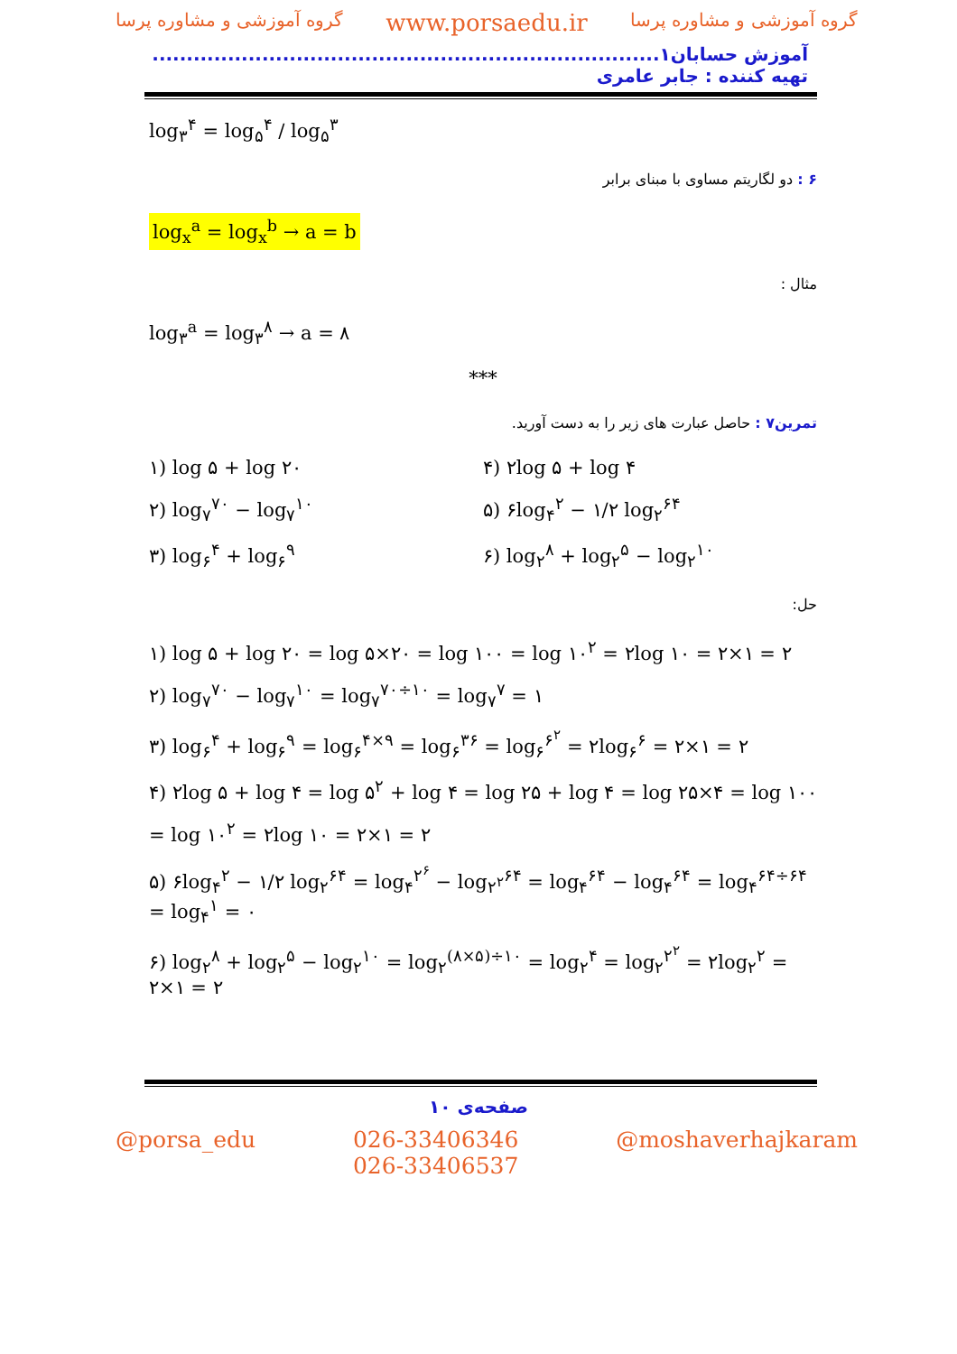گروه آموزشی و مشاوره پرسا www.porsaedu.ir گروه آموزشی و مشاوره پرسا
آموزش حسابان۱.......................................................................... تهیه کننده : جابر عامری
log<sub>۳</sub><sup>۴</sup> = log<sub>۵</sub><sup>۴</sup> / log<sub>۵</sub><sup>۳</sup>
۶ : دو لگاریتم مساوی با مبنای برابر
log<sub>x</sub><sup>a</sup> = log<sub>x</sub><sup>b</sup> → a = b
مثال :
log<sub>۳</sub><sup>a</sup> = log<sub>۳</sub><sup>۸</sup> → a = ۸
***
تمرین۷ : حاصل عبارت های زیر را به دست آورید.
۱) log ۵ + log ۲۰ ۴) ۲log ۵ + log ۴
۲) log<sub>۷</sub><sup>۷۰</sup> − log<sub>۷</sub><sup>۱۰</sup> ۵) ۶log<sub>۴</sub><sup>۲</sup> − ۱/۲ log<sub>۲</sub><sup>۶۴</sup>
۳) log<sub>۶</sub><sup>۴</sup> + log<sub>۶</sub><sup>۹</sup> ۶) log<sub>۲</sub><sup>۸</sup> + log<sub>۲</sub><sup>۵</sup> − log<sub>۲</sub><sup>۱۰</sup>
حل:
۱) log ۵ + log ۲۰ = log ۵×۲۰ = log ۱۰۰ = log ۱۰<sup>۲</sup> = ۲log ۱۰ = ۲×۱ = ۲
۲) log<sub>۷</sub><sup>۷۰</sup> − log<sub>۷</sub><sup>۱۰</sup> = log<sub>۷</sub><sup>۷۰÷۱۰</sup> = log<sub>۷</sub><sup>۷</sup> = ۱
۳) log<sub>۶</sub><sup>۴</sup> + log<sub>۶</sub><sup>۹</sup> = log<sub>۶</sub><sup>۴×۹</sup> = log<sub>۶</sub><sup>۳۶</sup> = log<sub>۶</sub><sup>۶<sup>۲</sup></sup> = ۲log<sub>۶</sub><sup>۶</sup> = ۲×۱ = ۲
۴) ۲log ۵ + log ۴ = log ۵<sup>۲</sup> + log ۴ = log ۲۵ + log ۴ = log ۲۵×۴ = log ۱۰۰
= log ۱۰<sup>۲</sup> = ۲log ۱۰ = ۲×۱ = ۲
۵) ۶log<sub>۴</sub><sup>۲</sup> − ۱/۲ log<sub>۲</sub><sup>۶۴</sup> = log<sub>۴</sub><sup>۲<sup>۶</sup></sup> − log<sub>۲<sup>۲</sup></sub><sup>۶۴</sup> = log<sub>۴</sub><sup>۶۴</sup> − log<sub>۴</sub><sup>۶۴</sup> = log<sub>۴</sub><sup>۶۴÷۶۴</sup> = log<sub>۴</sub><sup>۱</sup> = ۰
۶) log<sub>۲</sub><sup>۸</sup> + log<sub>۲</sub><sup>۵</sup> − log<sub>۲</sub><sup>۱۰</sup> = log<sub>۲</sub><sup>(۸×۵)÷۱۰</sup> = log<sub>۲</sub><sup>۴</sup> = log<sub>۲</sub><sup>۲<sup>۲</sup></sup> = ۲log<sub>۲</sub><sup>۲</sup> = ۲×۱ = ۲
صفحه‌ی ۱۰
@porsa_edu 026-33406346
026-33406537 @moshaverhajkaram